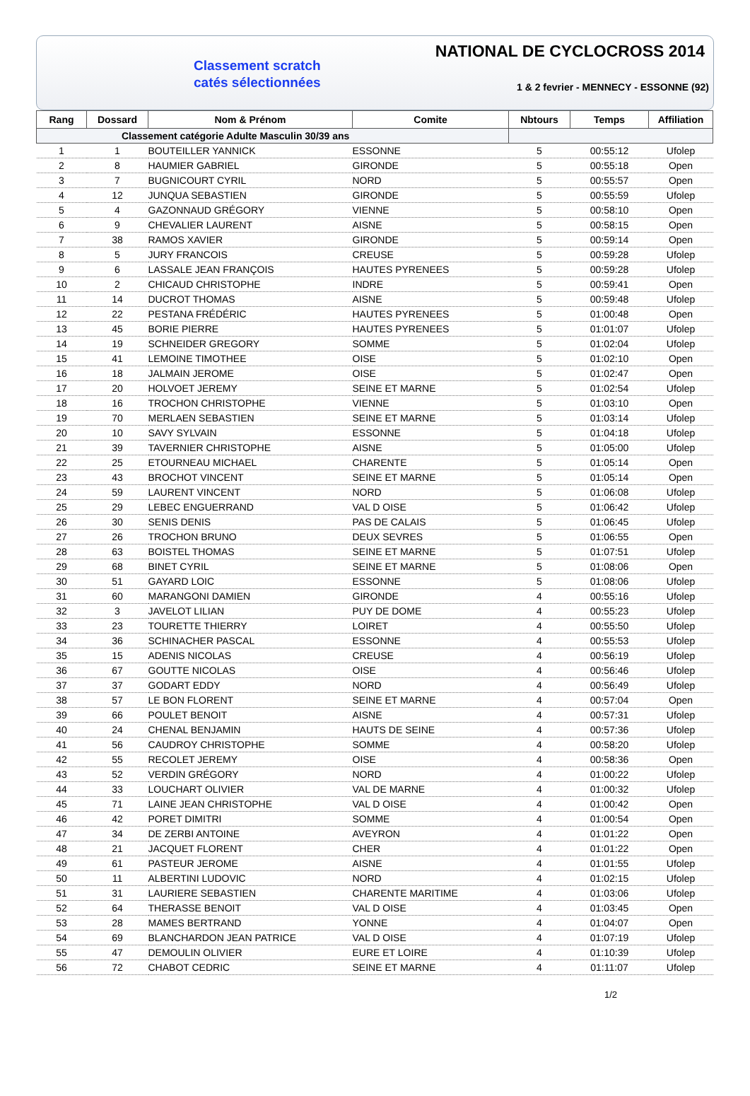Classement scratch
catés sélectionnées
NATIONAL DE CYCLOCROSS 2014
1 & 2 fevrier - MENNECY - ESSONNE (92)
| Rang | Dossard | Nom & Prénom | Comite | Nbtours | Temps | Affiliation |
| --- | --- | --- | --- | --- | --- | --- |
| Classement catégorie Adulte Masculin 30/39 ans | | | | | | |
| 1 | 1 | BOUTEILLER YANNICK | ESSONNE | 5 | 00:55:12 | Ufolep |
| 2 | 8 | HAUMIER GABRIEL | GIRONDE | 5 | 00:55:18 | Open |
| 3 | 7 | BUGNICOURT CYRIL | NORD | 5 | 00:55:57 | Open |
| 4 | 12 | JUNQUA SEBASTIEN | GIRONDE | 5 | 00:55:59 | Ufolep |
| 5 | 4 | GAZONNAUD GRÉGORY | VIENNE | 5 | 00:58:10 | Open |
| 6 | 9 | CHEVALIER LAURENT | AISNE | 5 | 00:58:15 | Open |
| 7 | 38 | RAMOS XAVIER | GIRONDE | 5 | 00:59:14 | Open |
| 8 | 5 | JURY FRANCOIS | CREUSE | 5 | 00:59:28 | Ufolep |
| 9 | 6 | LASSALE JEAN FRANÇOIS | HAUTES PYRENEES | 5 | 00:59:28 | Ufolep |
| 10 | 2 | CHICAUD CHRISTOPHE | INDRE | 5 | 00:59:41 | Open |
| 11 | 14 | DUCROT THOMAS | AISNE | 5 | 00:59:48 | Ufolep |
| 12 | 22 | PESTANA FRÉDÉRIC | HAUTES PYRENEES | 5 | 01:00:48 | Open |
| 13 | 45 | BORIE PIERRE | HAUTES PYRENEES | 5 | 01:01:07 | Ufolep |
| 14 | 19 | SCHNEIDER GREGORY | SOMME | 5 | 01:02:04 | Ufolep |
| 15 | 41 | LEMOINE TIMOTHEE | OISE | 5 | 01:02:10 | Open |
| 16 | 18 | JALMAIN JEROME | OISE | 5 | 01:02:47 | Open |
| 17 | 20 | HOLVOET JEREMY | SEINE ET MARNE | 5 | 01:02:54 | Ufolep |
| 18 | 16 | TROCHON CHRISTOPHE | VIENNE | 5 | 01:03:10 | Open |
| 19 | 70 | MERLAEN SEBASTIEN | SEINE ET MARNE | 5 | 01:03:14 | Ufolep |
| 20 | 10 | SAVY SYLVAIN | ESSONNE | 5 | 01:04:18 | Ufolep |
| 21 | 39 | TAVERNIER CHRISTOPHE | AISNE | 5 | 01:05:00 | Ufolep |
| 22 | 25 | ETOURNEAU MICHAEL | CHARENTE | 5 | 01:05:14 | Open |
| 23 | 43 | BROCHOT VINCENT | SEINE ET MARNE | 5 | 01:05:14 | Open |
| 24 | 59 | LAURENT VINCENT | NORD | 5 | 01:06:08 | Ufolep |
| 25 | 29 | LEBEC ENGUERRAND | VAL D OISE | 5 | 01:06:42 | Ufolep |
| 26 | 30 | SENIS DENIS | PAS DE CALAIS | 5 | 01:06:45 | Ufolep |
| 27 | 26 | TROCHON BRUNO | DEUX SEVRES | 5 | 01:06:55 | Open |
| 28 | 63 | BOISTEL THOMAS | SEINE ET MARNE | 5 | 01:07:51 | Ufolep |
| 29 | 68 | BINET CYRIL | SEINE ET MARNE | 5 | 01:08:06 | Open |
| 30 | 51 | GAYARD LOIC | ESSONNE | 5 | 01:08:06 | Ufolep |
| 31 | 60 | MARANGONI DAMIEN | GIRONDE | 4 | 00:55:16 | Ufolep |
| 32 | 3 | JAVELOT LILIAN | PUY DE DOME | 4 | 00:55:23 | Ufolep |
| 33 | 23 | TOURETTE THIERRY | LOIRET | 4 | 00:55:50 | Ufolep |
| 34 | 36 | SCHINACHER PASCAL | ESSONNE | 4 | 00:55:53 | Ufolep |
| 35 | 15 | ADENIS NICOLAS | CREUSE | 4 | 00:56:19 | Ufolep |
| 36 | 67 | GOUTTE NICOLAS | OISE | 4 | 00:56:46 | Ufolep |
| 37 | 37 | GODART EDDY | NORD | 4 | 00:56:49 | Ufolep |
| 38 | 57 | LE BON FLORENT | SEINE ET MARNE | 4 | 00:57:04 | Open |
| 39 | 66 | POULET BENOIT | AISNE | 4 | 00:57:31 | Ufolep |
| 40 | 24 | CHENAL BENJAMIN | HAUTS DE SEINE | 4 | 00:57:36 | Ufolep |
| 41 | 56 | CAUDROY CHRISTOPHE | SOMME | 4 | 00:58:20 | Ufolep |
| 42 | 55 | RECOLET JEREMY | OISE | 4 | 00:58:36 | Open |
| 43 | 52 | VERDIN GRÉGORY | NORD | 4 | 01:00:22 | Ufolep |
| 44 | 33 | LOUCHART OLIVIER | VAL DE MARNE | 4 | 01:00:32 | Ufolep |
| 45 | 71 | LAINE JEAN CHRISTOPHE | VAL D OISE | 4 | 01:00:42 | Open |
| 46 | 42 | PORET DIMITRI | SOMME | 4 | 01:00:54 | Open |
| 47 | 34 | DE ZERBI ANTOINE | AVEYRON | 4 | 01:01:22 | Open |
| 48 | 21 | JACQUET FLORENT | CHER | 4 | 01:01:22 | Open |
| 49 | 61 | PASTEUR JEROME | AISNE | 4 | 01:01:55 | Ufolep |
| 50 | 11 | ALBERTINI LUDOVIC | NORD | 4 | 01:02:15 | Ufolep |
| 51 | 31 | LAURIERE SEBASTIEN | CHARENTE MARITIME | 4 | 01:03:06 | Ufolep |
| 52 | 64 | THERASSE BENOIT | VAL D OISE | 4 | 01:03:45 | Open |
| 53 | 28 | MAMES BERTRAND | YONNE | 4 | 01:04:07 | Open |
| 54 | 69 | BLANCHARDON JEAN PATRICE | VAL D OISE | 4 | 01:07:19 | Ufolep |
| 55 | 47 | DEMOULIN OLIVIER | EURE ET LOIRE | 4 | 01:10:39 | Ufolep |
| 56 | 72 | CHABOT CEDRIC | SEINE ET MARNE | 4 | 01:11:07 | Ufolep |
1/2